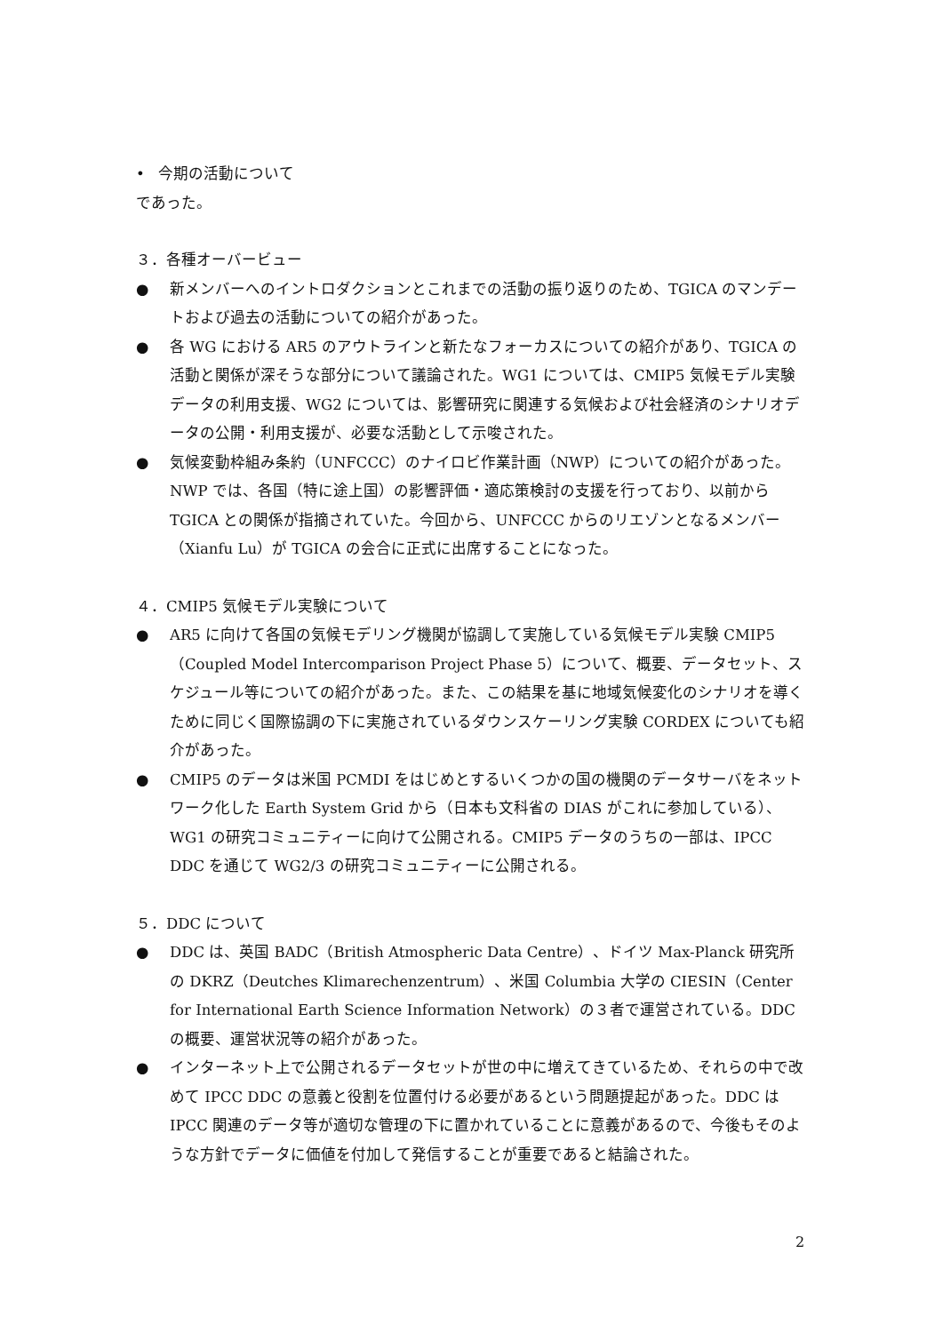• 今期の活動について
であった。
３．各種オーバービュー
● 新メンバーへのイントロダクションとこれまでの活動の振り返りのため、TGICA のマンデートおよび過去の活動についての紹介があった。
● 各 WG における AR5 のアウトラインと新たなフォーカスについての紹介があり、TGICA の活動と関係が深そうな部分について議論された。WG1 については、CMIP5 気候モデル実験データの利用支援、WG2 については、影響研究に関連する気候および社会経済のシナリオデータの公開・利用支援が、必要な活動として示唆された。
● 気候変動枠組み条約（UNFCCC）のナイロビ作業計画（NWP）についての紹介があった。NWP では、各国（特に途上国）の影響評価・適応策検討の支援を行っており、以前から TGICA との関係が指摘されていた。今回から、UNFCCC からのリエゾンとなるメンバー（Xianfu Lu）が TGICA の会合に正式に出席することになった。
４．CMIP5 気候モデル実験について
● AR5 に向けて各国の気候モデリング機関が協調して実施している気候モデル実験 CMIP5（Coupled Model Intercomparison Project Phase 5）について、概要、データセット、スケジュール等についての紹介があった。また、この結果を基に地域気候変化のシナリオを導くために同じく国際協調の下に実施されているダウンスケーリング実験 CORDEX についても紹介があった。
● CMIP5 のデータは米国 PCMDI をはじめとするいくつかの国の機関のデータサーバをネットワーク化した Earth System Grid から（日本も文科省の DIAS がこれに参加している）、WG1 の研究コミュニティーに向けて公開される。CMIP5 データのうちの一部は、IPCC DDC を通じて WG2/3 の研究コミュニティーに公開される。
５．DDC について
● DDC は、英国 BADC（British Atmospheric Data Centre）、ドイツ Max-Planck 研究所の DKRZ（Deutches Klimarechenzentrum）、米国 Columbia 大学の CIESIN（Center for International Earth Science Information Network）の３者で運営されている。DDC の概要、運営状況等の紹介があった。
● インターネット上で公開されるデータセットが世の中に増えてきているため、それらの中で改めて IPCC DDC の意義と役割を位置付ける必要があるという問題提起があった。DDC は IPCC 関連のデータ等が適切な管理の下に置かれていることに意義があるので、今後もそのような方針でデータに価値を付加して発信することが重要であると結論された。
2